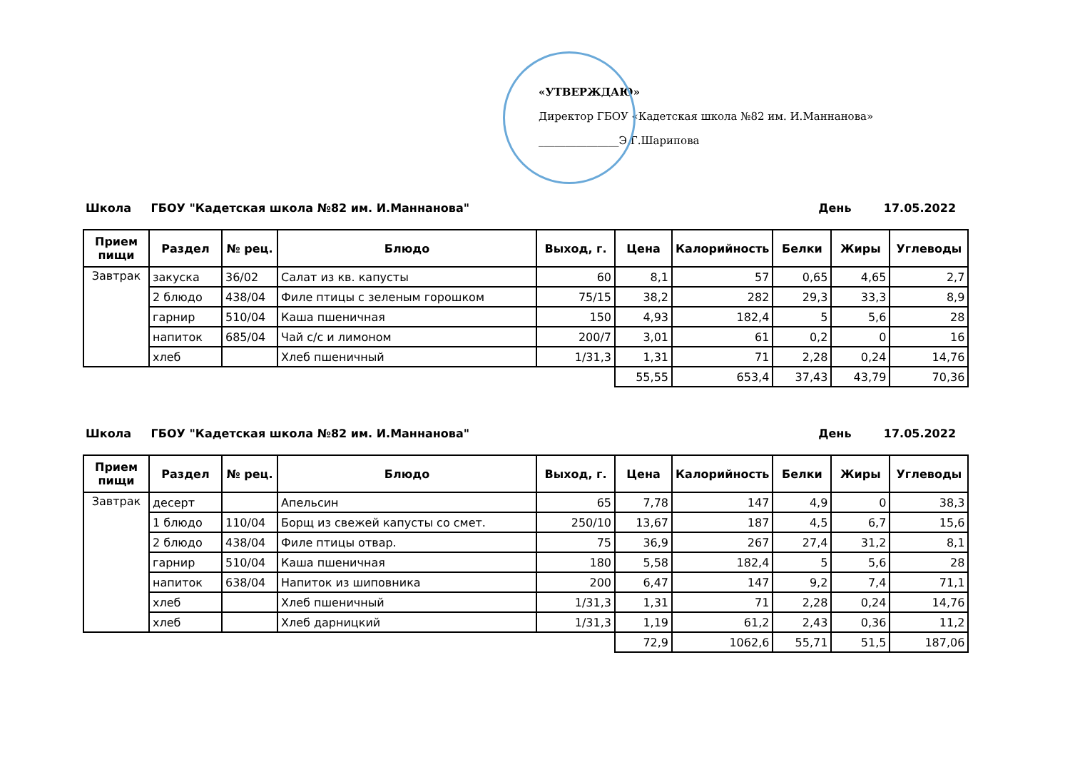«УТВЕРЖДАЮ»
Директор ГБОУ «Кадетская школа №82 им. И.Маннанова»
_______________Э.Г.Шарипова
Школа ГБОУ "Кадетская школа №82 им. И.Маннанова" День 17.05.2022
| Прием пищи | Раздел | № рец. | Блюдо | Выход, г. | Цена | Калорийность | Белки | Жиры | Углеводы |
| --- | --- | --- | --- | --- | --- | --- | --- | --- | --- |
| Завтрак | закуска | 36/02 | Салат из кв. капусты | 60 | 8,1 | 57 | 0,65 | 4,65 | 2,7 |
| | 2 блюдо | 438/04 | Филе птицы с зеленым горошком | 75/15 | 38,2 | 282 | 29,3 | 33,3 | 8,9 |
| | гарнир | 510/04 | Каша пшеничная | 150 | 4,93 | 182,4 | 5 | 5,6 | 28 |
| | напиток | 685/04 | Чай с/с и лимоном | 200/7 | 3,01 | 61 | 0,2 | 0 | 16 |
| | хлеб | | Хлеб пшеничный | 1/31,3 | 1,31 | 71 | 2,28 | 0,24 | 14,76 |
| | | | | | 55,55 | 653,4 | 37,43 | 43,79 | 70,36 |
Школа ГБОУ "Кадетская школа №82 им. И.Маннанова" День 17.05.2022
| Прием пищи | Раздел | № рец. | Блюдо | Выход, г. | Цена | Калорийность | Белки | Жиры | Углеводы |
| --- | --- | --- | --- | --- | --- | --- | --- | --- | --- |
| Завтрак | десерт | | Апельсин | 65 | 7,78 | 147 | 4,9 | 0 | 38,3 |
| | 1 блюдо | 110/04 | Борщ из свежей капусты со смет. | 250/10 | 13,67 | 187 | 4,5 | 6,7 | 15,6 |
| | 2 блюдо | 438/04 | Филе птицы отвар. | 75 | 36,9 | 267 | 27,4 | 31,2 | 8,1 |
| | гарнир | 510/04 | Каша пшеничная | 180 | 5,58 | 182,4 | 5 | 5,6 | 28 |
| | напиток | 638/04 | Напиток из шиповника | 200 | 6,47 | 147 | 9,2 | 7,4 | 71,1 |
| | хлеб | | Хлеб пшеничный | 1/31,3 | 1,31 | 71 | 2,28 | 0,24 | 14,76 |
| | хлеб | | Хлеб дарницкий | 1/31,3 | 1,19 | 61,2 | 2,43 | 0,36 | 11,2 |
| | | | | | 72,9 | 1062,6 | 55,71 | 51,5 | 187,06 |